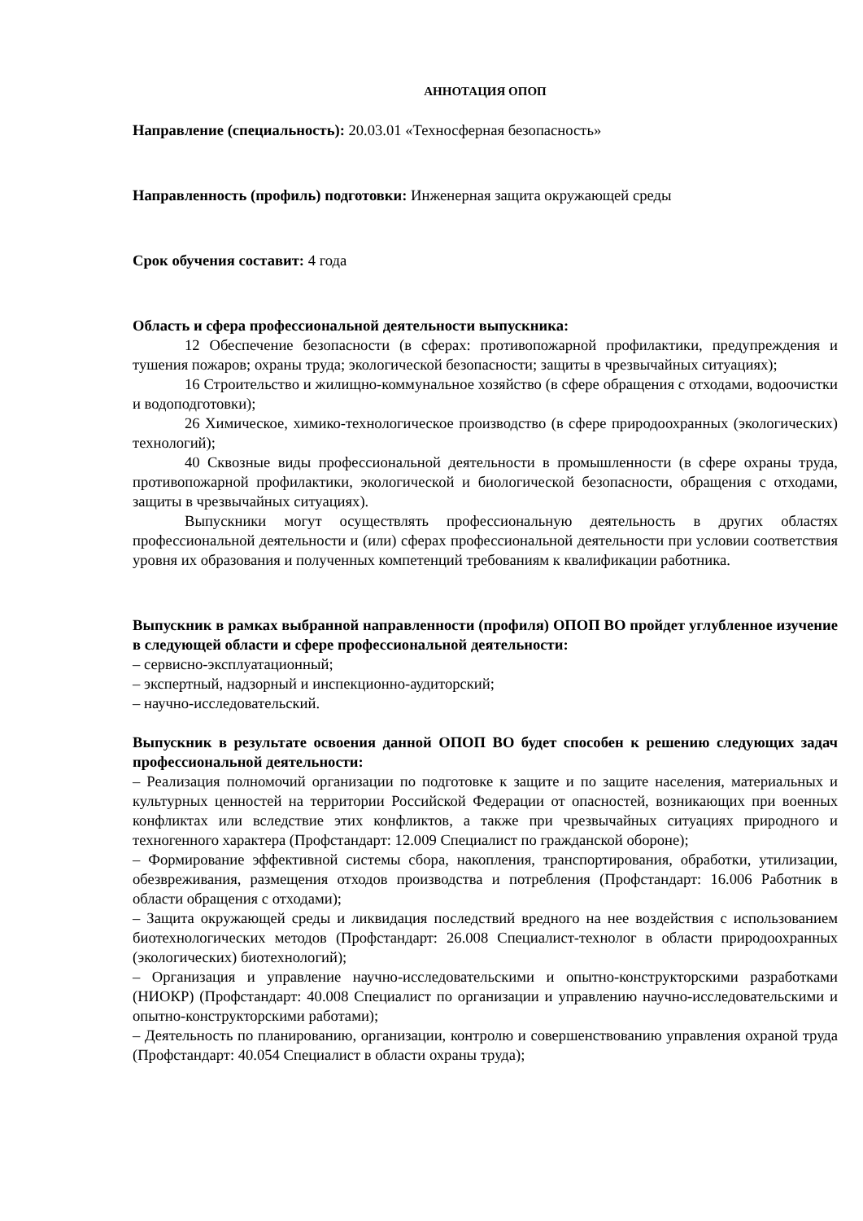АННОТАЦИЯ ОПОП
Направление (специальность): 20.03.01 «Техносферная безопасность»
Направленность (профиль) подготовки: Инженерная защита окружающей среды
Срок обучения составит: 4 года
Область и сфера профессиональной деятельности выпускника:
12 Обеспечение безопасности (в сферах: противопожарной профилактики, предупреждения и тушения пожаров; охраны труда; экологической безопасности; защиты в чрезвычайных ситуациях);
16 Строительство и жилищно-коммунальное хозяйство (в сфере обращения с отходами, водоочистки и водоподготовки);
26 Химическое, химико-технологическое производство (в сфере природоохранных (экологических) технологий);
40 Сквозные виды профессиональной деятельности в промышленности (в сфере охраны труда, противопожарной профилактики, экологической и биологической безопасности, обращения с отходами, защиты в чрезвычайных ситуациях).
Выпускники могут осуществлять профессиональную деятельность в других областях профессиональной деятельности и (или) сферах профессиональной деятельности при условии соответствия уровня их образования и полученных компетенций требованиям к квалификации работника.
Выпускник в рамках выбранной направленности (профиля) ОПОП ВО пройдет углубленное изучение в следующей области и сфере профессиональной деятельности:
– сервисно-эксплуатационный;
– экспертный, надзорный и инспекционно-аудиторский;
– научно-исследовательский.
Выпускник в результате освоения данной ОПОП ВО будет способен к решению следующих задач профессиональной деятельности:
– Реализация полномочий организации по подготовке к защите и по защите населения, материальных и культурных ценностей на территории Российской Федерации от опасностей, возникающих при военных конфликтах или вследствие этих конфликтов, а также при чрезвычайных ситуациях природного и техногенного характера (Профстандарт: 12.009 Специалист по гражданской обороне);
– Формирование эффективной системы сбора, накопления, транспортирования, обработки, утилизации, обезвреживания, размещения отходов производства и потребления (Профстандарт: 16.006 Работник в области обращения с отходами);
– Защита окружающей среды и ликвидация последствий вредного на нее воздействия с использованием биотехнологических методов (Профстандарт: 26.008 Специалист-технолог в области природоохранных (экологических) биотехнологий);
– Организация и управление научно-исследовательскими и опытно-конструкторскими разработками (НИОКР) (Профстандарт: 40.008 Специалист по организации и управлению научно-исследовательскими и опытно-конструкторскими работами);
– Деятельность по планированию, организации, контролю и совершенствованию управления охраной труда (Профстандарт: 40.054 Специалист в области охраны труда);